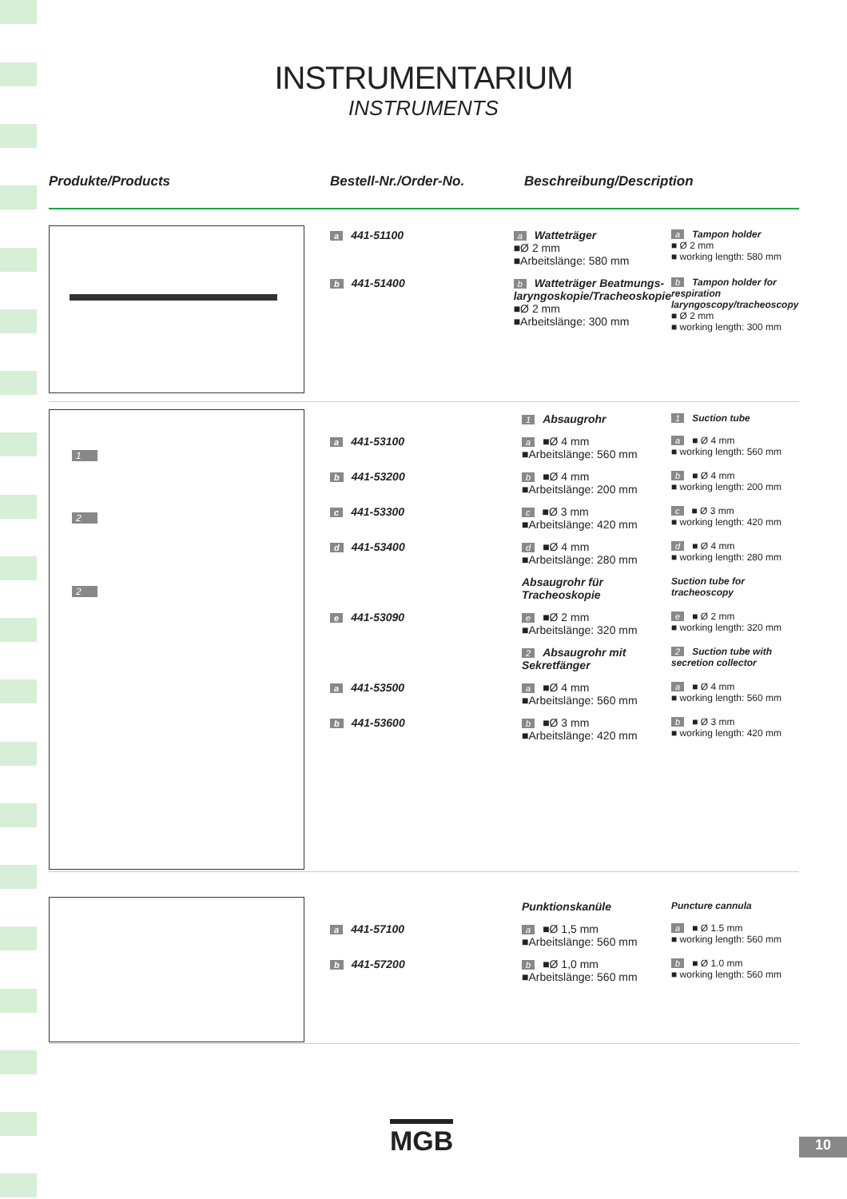INSTRUMENTARIUM
INSTRUMENTS
Produkte/Products Bestell-Nr./Order-No. Beschreibung/Description
| a 441-51100 | a Watteträger ■Ø 2 mm ■Arbeitslänge: 580 mm | a Tampon holder ■ Ø 2 mm ■ working length: 580 mm |
| b 441-51400 | b Watteträger Beatmungs-laryngoskopie/Tracheoskopie ■Ø 2 mm ■Arbeitslänge: 300 mm | b Tampon holder for respiration laryngoscopy/tracheoscopy ■ Ø 2 mm ■ working length: 300 mm |
1
2
2
| | 1 Absaugrohr | 1 Suction tube |
| a 441-53100 | a ■Ø 4 mm ■Arbeitslänge: 560 mm | a ■ Ø 4 mm ■ working length: 560 mm |
| b 441-53200 | b ■Ø 4 mm ■Arbeitslänge: 200 mm | b ■ Ø 4 mm ■ working length: 200 mm |
| c 441-53300 | c ■Ø 3 mm ■Arbeitslänge: 420 mm | c ■ Ø 3 mm ■ working length: 420 mm |
| d 441-53400 | d ■Ø 4 mm ■Arbeitslänge: 280 mm | d ■ Ø 4 mm ■ working length: 280 mm |
| | Absaugrohr für Tracheoskopie | Suction tube for tracheoscopy |
| e 441-53090 | e ■Ø 2 mm ■Arbeitslänge: 320 mm | e ■ Ø 2 mm ■ working length: 320 mm |
| | 2 Absaugrohr mit Sekretfänger | 2 Suction tube with secretion collector |
| a 441-53500 | a ■Ø 4 mm ■Arbeitslänge: 560 mm | a ■ Ø 4 mm ■ working length: 560 mm |
| b 441-53600 | b ■Ø 3 mm ■Arbeitslänge: 420 mm | b ■ Ø 3 mm ■ working length: 420 mm |
| | Punktionskanüle | Puncture cannula |
| a 441-57100 | a ■Ø 1,5 mm ■Arbeitslänge: 560 mm | a ■ Ø 1.5 mm ■ working length: 560 mm |
| b 441-57200 | b ■Ø 1,0 mm ■Arbeitslänge: 560 mm | b ■ Ø 1.0 mm ■ working length: 560 mm |
MGB 10